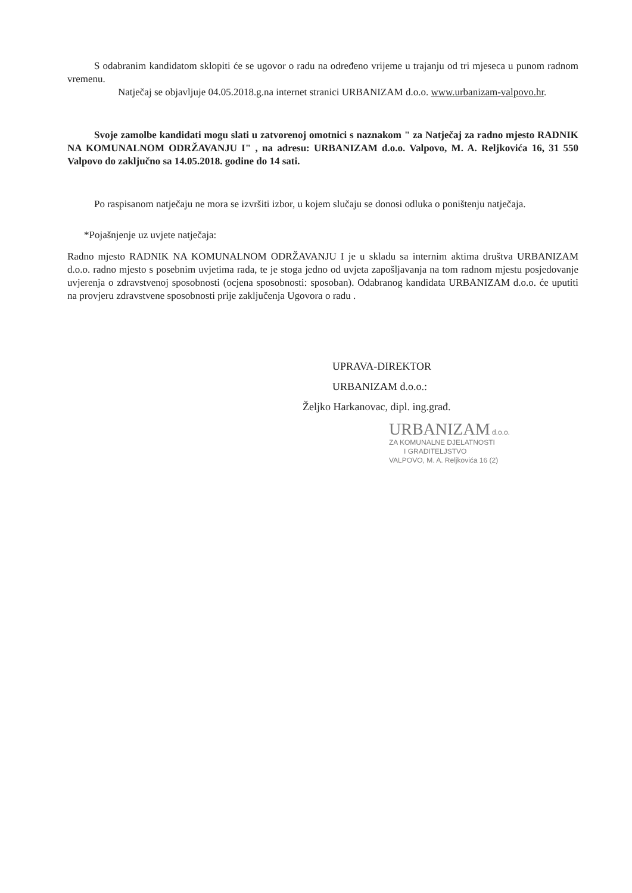S odabranim kandidatom sklopiti će se ugovor o radu na određeno vrijeme u trajanju od tri mjeseca u punom radnom vremenu.
Natječaj se objavljuje 04.05.2018.g.na internet stranici URBANIZAM d.o.o. www.urbanizam-valpovo.hr.
Svoje zamolbe kandidati mogu slati u zatvorenoj omotnici s naznakom " za Natječaj za radno mjesto RADNIK NA KOMUNALNOM ODRŽAVANJU I" , na adresu: URBANIZAM d.o.o. Valpovo, M. A. Reljkovića 16, 31 550 Valpovo do zaključno sa 14.05.2018. godine do 14 sati.
Po raspisanom natječaju ne mora se izvršiti izbor, u kojem slučaju se donosi odluka o poništenju natječaja.
*Pojašnjenje uz uvjete natječaja:
Radno mjesto RADNIK NA KOMUNALNOM ODRŽAVANJU I je u skladu sa internim aktima društva URBANIZAM d.o.o. radno mjesto s posebnim uvjetima rada, te je stoga jedno od uvjeta zapošljavanja na tom radnom mjestu posjedovanje uvjerenja o zdravstvenoj sposobnosti (ocjena sposobnosti: sposoban). Odabranog kandidata URBANIZAM d.o.o. će uputiti na provjeru zdravstvene sposobnosti prije zaključenja Ugovora o radu .
UPRAVA-DIREKTOR
URBANIZAM d.o.o.:
Željko Harkanovac, dipl. ing.građ.
URBANIZAM d.o.o.
ZA KOMUNALNE DJELATNOSTI
I GRADITELJSTVO
VALPOVO, M. A. Reljkovića 16 (2)